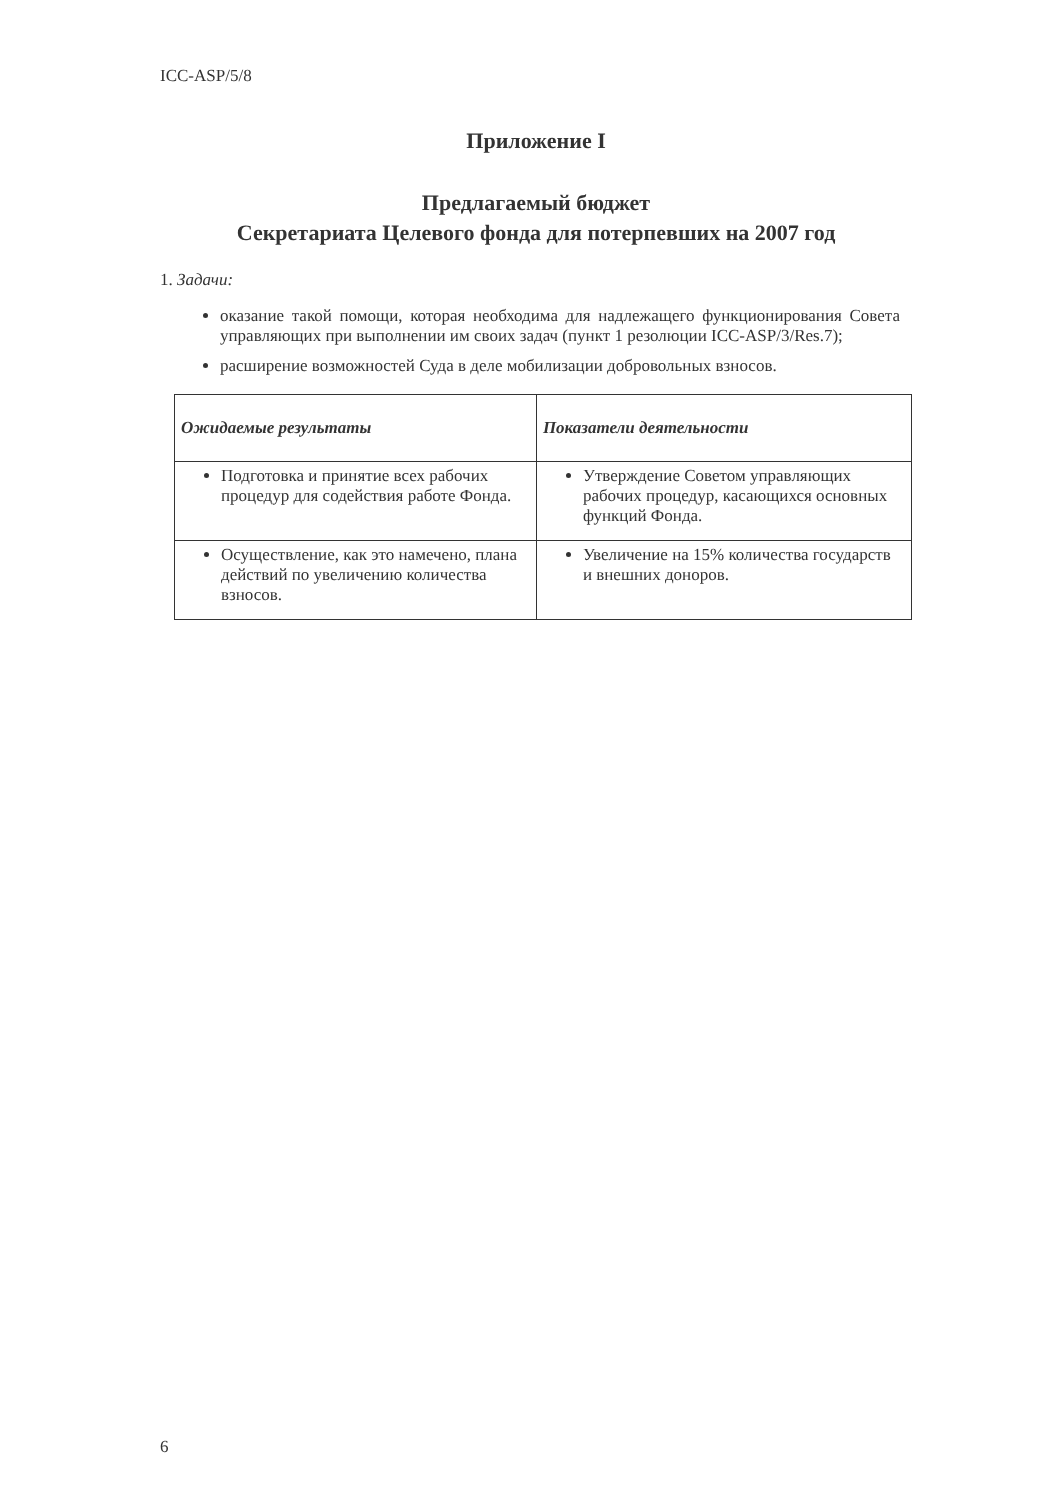ICC-ASP/5/8
Приложение I
Предлагаемый бюджет
Секретариата Целевого фонда для потерпевших на 2007 год
1. Задачи:
оказание такой помощи, которая необходима для надлежащего функционирования Совета управляющих при выполнении им своих задач (пункт 1 резолюции ICC-ASP/3/Res.7);
расширение возможностей Суда в деле мобилизации добровольных взносов.
| Ожидаемые результаты | Показатели деятельности |
| --- | --- |
| Подготовка и принятие всех рабочих процедур для содействия работе Фонда. | Утверждение Советом управляющих рабочих процедур, касающихся основных функций Фонда. |
| Осуществление, как это намечено, плана действий по увеличению количества взносов. | Увеличение на 15% количества государств и внешних доноров. |
6